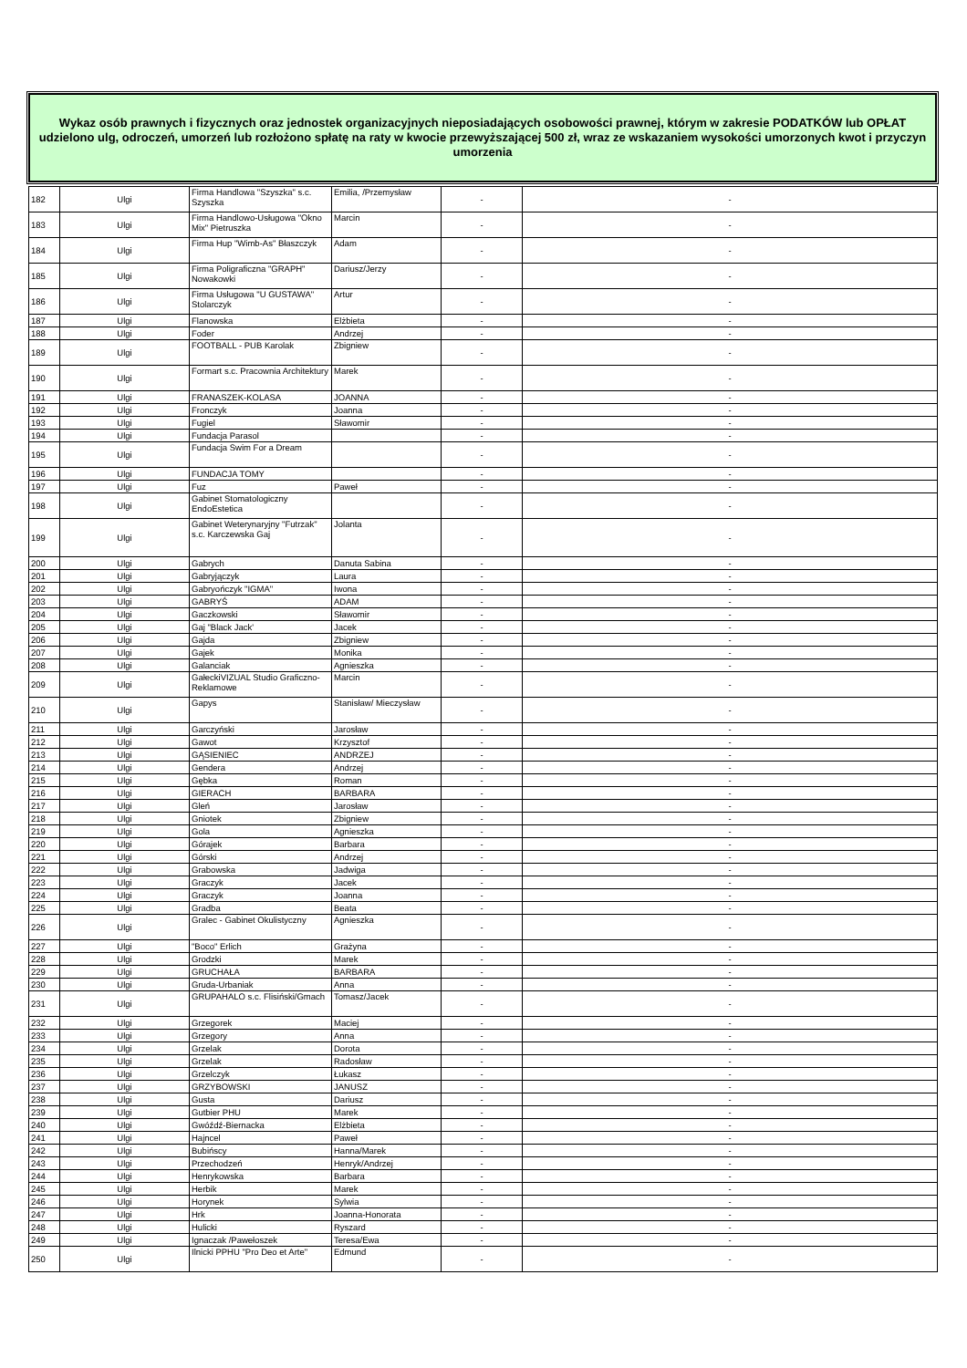Wykaz osób prawnych i fizycznych oraz jednostek organizacyjnych nieposiadających osobowości prawnej, którym w zakresie PODATKÓW lub OPŁAT udzielono ulg, odroczeń, umorzeń lub rozłożono spłatę na raty w kwocie przewyższającej 500 zł, wraz ze wskazaniem wysokości umorzonych kwot i przyczyn umorzenia
| 182 | Ulgi | Firma Handlowa "Szyszka" s.c. Szyszka | Emilia, /Przemysław | - | - |
| 183 | Ulgi | Firma Handlowo-Usługowa "Okno Mix" Pietruszka | Marcin | - | - |
| 184 | Ulgi | Firma Hup "Wimb-As" Błaszczyk | Adam | - | - |
| 185 | Ulgi | Firma Poligraficzna "GRAPH" Nowakowki | Dariusz/Jerzy | - | - |
| 186 | Ulgi | Firma Usługowa "U GUSTAWA" Stolarczyk | Artur | - | - |
| 187 | Ulgi | Flanowska | Elżbieta | - | - |
| 188 | Ulgi | Foder | Andrzej | - | - |
| 189 | Ulgi | FOOTBALL - PUB Karolak | Zbigniew | - | - |
| 190 | Ulgi | Formart s.c. Pracownia Architektury | Marek | - | - |
| 191 | Ulgi | FRANASZEK-KOLASA | JOANNA | - | - |
| 192 | Ulgi | Fronczyk | Joanna | - | - |
| 193 | Ulgi | Fugiel | Sławomir | - | - |
| 194 | Ulgi | Fundacja Parasol | | - | - |
| 195 | Ulgi | Fundacja Swim For a Dream | | - | - |
| 196 | Ulgi | FUNDACJA TOMY | | - | - |
| 197 | Ulgi | Fuz | Paweł | - | - |
| 198 | Ulgi | Gabinet Stomatologiczny EndoEstetica | | - | - |
| 199 | Ulgi | Gabinet Weterynaryjny "Futrzak" s.c. Karczewska Gaj | Jolanta | - | - |
| 200 | Ulgi | Gabrych | Danuta Sabina | - | - |
| 201 | Ulgi | Gabryjączyk | Laura | - | - |
| 202 | Ulgi | Gabryończyk "IGMA" | Iwona | - | - |
| 203 | Ulgi | GABRYŚ | ADAM | - | - |
| 204 | Ulgi | Gaczkowski | Sławomir | - | - |
| 205 | Ulgi | Gaj "Black Jack' | Jacek | - | - |
| 206 | Ulgi | Gajda | Zbigniew | - | - |
| 207 | Ulgi | Gajek | Monika | - | - |
| 208 | Ulgi | Galanciak | Agnieszka | - | - |
| 209 | Ulgi | GałeckiVIZUAL Studio Graficzno-Reklamowe | Marcin | - | - |
| 210 | Ulgi | Gapys | Stanisław/ Mieczysław | - | - |
| 211 | Ulgi | Garczyński | Jarosław | - | - |
| 212 | Ulgi | Gawot | Krzysztof | - | - |
| 213 | Ulgi | GĄSIENIEC | ANDRZEJ | - | - |
| 214 | Ulgi | Gendera | Andrzej | - | - |
| 215 | Ulgi | Gębka | Roman | - | - |
| 216 | Ulgi | GIERACH | BARBARA | - | - |
| 217 | Ulgi | Gleń | Jarosław | - | - |
| 218 | Ulgi | Gniotek | Zbigniew | - | - |
| 219 | Ulgi | Gola | Agnieszka | - | - |
| 220 | Ulgi | Górajek | Barbara | - | - |
| 221 | Ulgi | Górski | Andrzej | - | - |
| 222 | Ulgi | Grabowska | Jadwiga | - | - |
| 223 | Ulgi | Graczyk | Jacek | - | - |
| 224 | Ulgi | Graczyk | Joanna | - | - |
| 225 | Ulgi | Gradba | Beata | - | - |
| 226 | Ulgi | Gralec - Gabinet Okulistyczny | Agnieszka | - | - |
| 227 | Ulgi | "Boco" Erlich | Grażyna | - | - |
| 228 | Ulgi | Grodzki | Marek | - | - |
| 229 | Ulgi | GRUCHAŁA | BARBARA | - | - |
| 230 | Ulgi | Gruda-Urbaniak | Anna | - | - |
| 231 | Ulgi | GRUPAHALO s.c. Flisiński/Gmach | Tomasz/Jacek | - | - |
| 232 | Ulgi | Grzegorek | Maciej | - | - |
| 233 | Ulgi | Grzegory | Anna | - | - |
| 234 | Ulgi | Grzelak | Dorota | - | - |
| 235 | Ulgi | Grzelak | Radosław | - | - |
| 236 | Ulgi | Grzelczyk | Łukasz | - | - |
| 237 | Ulgi | GRZYBOWSKI | JANUSZ | - | - |
| 238 | Ulgi | Gusta | Dariusz | - | - |
| 239 | Ulgi | Gutbier PHU | Marek | - | - |
| 240 | Ulgi | Gwóźdź-Biernacka | Elżbieta | - | - |
| 241 | Ulgi | Hajncel | Paweł | - | - |
| 242 | Ulgi | Bubińscy | Hanna/Marek | - | - |
| 243 | Ulgi | Przechodzeń | Henryk/Andrzej | - | - |
| 244 | Ulgi | Henrykowska | Barbara | - | - |
| 245 | Ulgi | Herbik | Marek | - | - |
| 246 | Ulgi | Horynek | Sylwia | - | - |
| 247 | Ulgi | Hrk | Joanna-Honorata | - | - |
| 248 | Ulgi | Hulicki | Ryszard | - | - |
| 249 | Ulgi | Ignaczak /Pawełoszek | Teresa/Ewa | - | - |
| 250 | Ulgi | Ilnicki PPHU "Pro Deo et Arte" | Edmund | - | - |